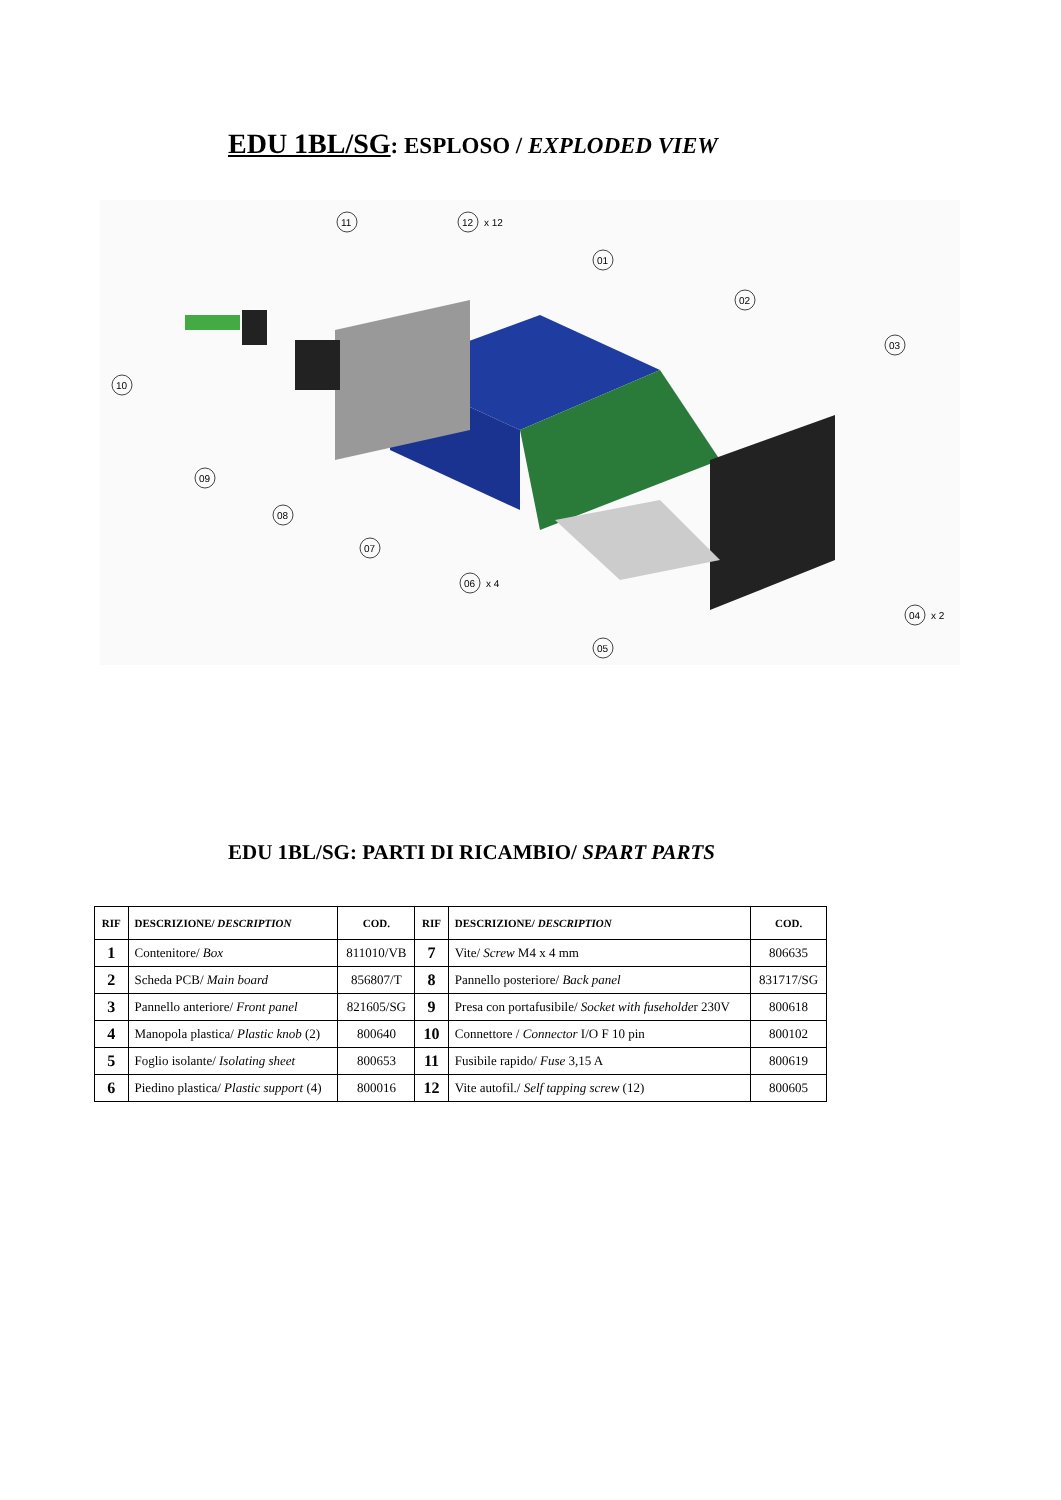EDU 1BL/SG: ESPLOSO / EXPLODED VIEW
11
12
x 12
01
02
03
10
09
08
07
06
x 4
04
x 2
05
EDU 1BL/SG: PARTI DI RICAMBIO/ SPART PARTS
| RIF | DESCRIZIONE/ DESCRIPTION | COD. | RIF | DESCRIZIONE/ DESCRIPTION | COD. |
| --- | --- | --- | --- | --- | --- |
| 1 | Contenitore/ Box | 811010/VB | 7 | Vite/ Screw M4 x 4 mm | 806635 |
| 2 | Scheda PCB/ Main board | 856807/T | 8 | Pannello posteriore/ Back panel | 831717/SG |
| 3 | Pannello anteriore/ Front panel | 821605/SG | 9 | Presa con portafusibile/ Socket with fuseholde r 230V | 800618 |
| 4 | Manopola plastica/ Plastic knob (2) | 800640 | 10 | Connettore / Connector I/O F 10 pin | 800102 |
| 5 | Foglio isolante/ Isolating sheet | 800653 | 11 | Fusibile rapido/ Fuse 3,15 A | 800619 |
| 6 | Piedino plastica/ Plastic support (4) | 800016 | 12 | Vite autofil./ Self tapping screw (12) | 800605 |